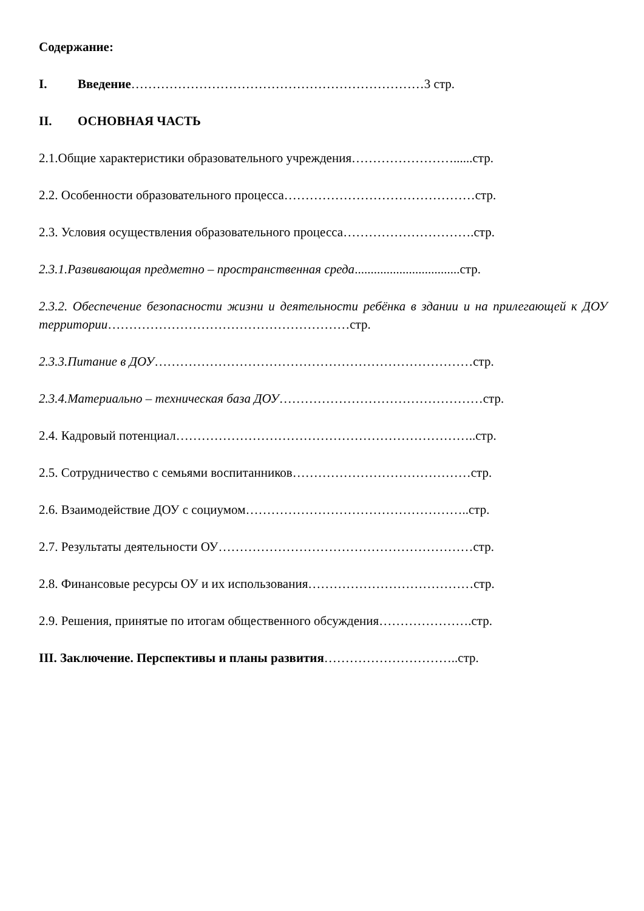Содержание:
I. Введение……………………………………………………………3 стр.
II. ОСНОВНАЯ ЧАСТЬ
2.1.Общие характеристики образовательного учреждения……………………......стр.
2.2. Особенности образовательного процесса………………………………………стр.
2.3. Условия осуществления образовательного процесса………………………….стр.
2.3.1.Развивающая предметно – пространственная среда.................................стр.
2.3.2. Обеспечение безопасности жизни и деятельности ребёнка в здании и на прилегающей к ДОУ территории…………………………………………………стр.
2.3.3.Питание в ДОУ…………………………………………………………………стр.
2.3.4.Материально – техническая база ДОУ…………………………………………стр.
2.4. Кадровый потенциал……………………………………………………………..стр.
2.5. Сотрудничество с семьями воспитанников……………………………………стр.
2.6. Взаимодействие ДОУ с социумом……………………………………………..стр.
2.7. Результаты деятельности ОУ……………………………………………………стр.
2.8. Финансовые ресурсы ОУ и их использования…………………………………стр.
2.9. Решения, принятые по итогам общественного обсуждения………………….стр.
III. Заключение. Перспективы и планы развития…………………………..стр.